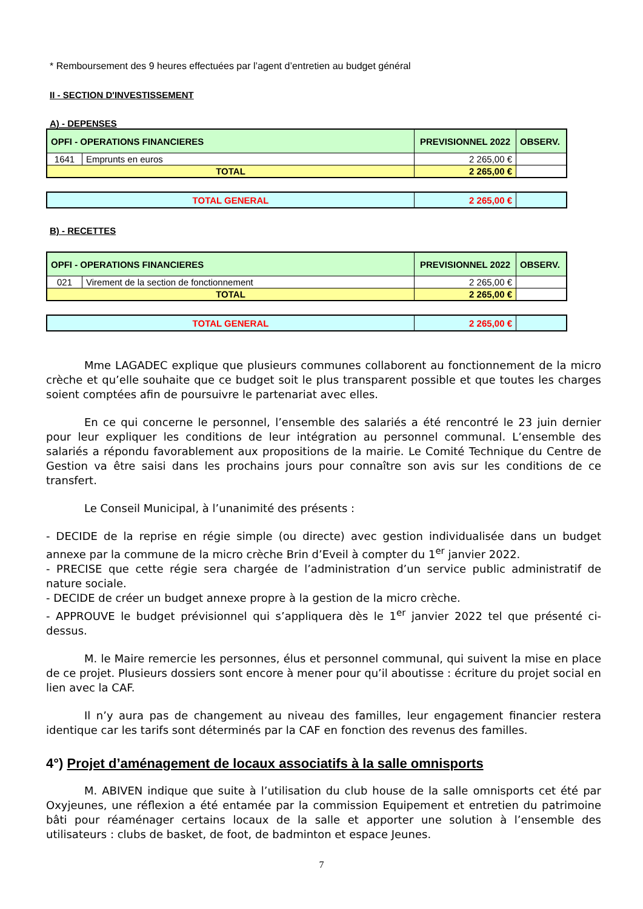* Remboursement des 9 heures effectuées par l’agent d’entretien au budget général
II - SECTION D'INVESTISSEMENT
A) - DEPENSES
| OPFI - OPERATIONS FINANCIERES | | PREVISIONNEL 2022 | OBSERV. |
| 1641 | Emprunts en euros | 2 265,00 € | |
| TOTAL | | 2 265,00 € | |
| TOTAL GENERAL | 2 265,00 € | |
B) - RECETTES
| OPFI - OPERATIONS FINANCIERES | | PREVISIONNEL 2022 | OBSERV. |
| 021 | Virement de la section de fonctionnement | 2 265,00 € | |
| TOTAL | | 2 265,00 € | |
| TOTAL GENERAL | 2 265,00 € | |
Mme LAGADEC explique que plusieurs communes collaborent au fonctionnement de la micro crèche et qu’elle souhaite que ce budget soit le plus transparent possible et que toutes les charges soient comptées afin de poursuivre le partenariat avec elles.
En ce qui concerne le personnel, l’ensemble des salariés a été rencontré le 23 juin dernier pour leur expliquer les conditions de leur intégration au personnel communal. L’ensemble des salariés a répondu favorablement aux propositions de la mairie. Le Comité Technique du Centre de Gestion va être saisi dans les prochains jours pour connaître son avis sur les conditions de ce transfert.
Le Conseil Municipal, à l’unanimité des présents :
- DECIDE de la reprise en régie simple (ou directe) avec gestion individualisée dans un budget annexe par la commune de la micro crèche Brin d’Eveil à compter du 1<sup>er</sup> janvier 2022.
- PRECISE que cette régie sera chargée de l’administration d’un service public administratif de nature sociale.
- DECIDE de créer un budget annexe propre à la gestion de la micro crèche.
- APPROUVE le budget prévisionnel qui s’appliquera dès le 1<sup>er</sup> janvier 2022 tel que présenté ci-dessus.
M. le Maire remercie les personnes, élus et personnel communal, qui suivent la mise en place de ce projet. Plusieurs dossiers sont encore à mener pour qu’il aboutisse : écriture du projet social en lien avec la CAF.
Il n’y aura pas de changement au niveau des familles, leur engagement financier restera identique car les tarifs sont déterminés par la CAF en fonction des revenus des familles.
4°) Projet d’aménagement de locaux associatifs à la salle omnisports
M. ABIVEN indique que suite à l’utilisation du club house de la salle omnisports cet été par Oxyjeunes, une réflexion a été entamée par la commission Equipement et entretien du patrimoine bâti pour réaménager certains locaux de la salle et apporter une solution à l’ensemble des utilisateurs : clubs de basket, de foot, de badminton et espace Jeunes.
7